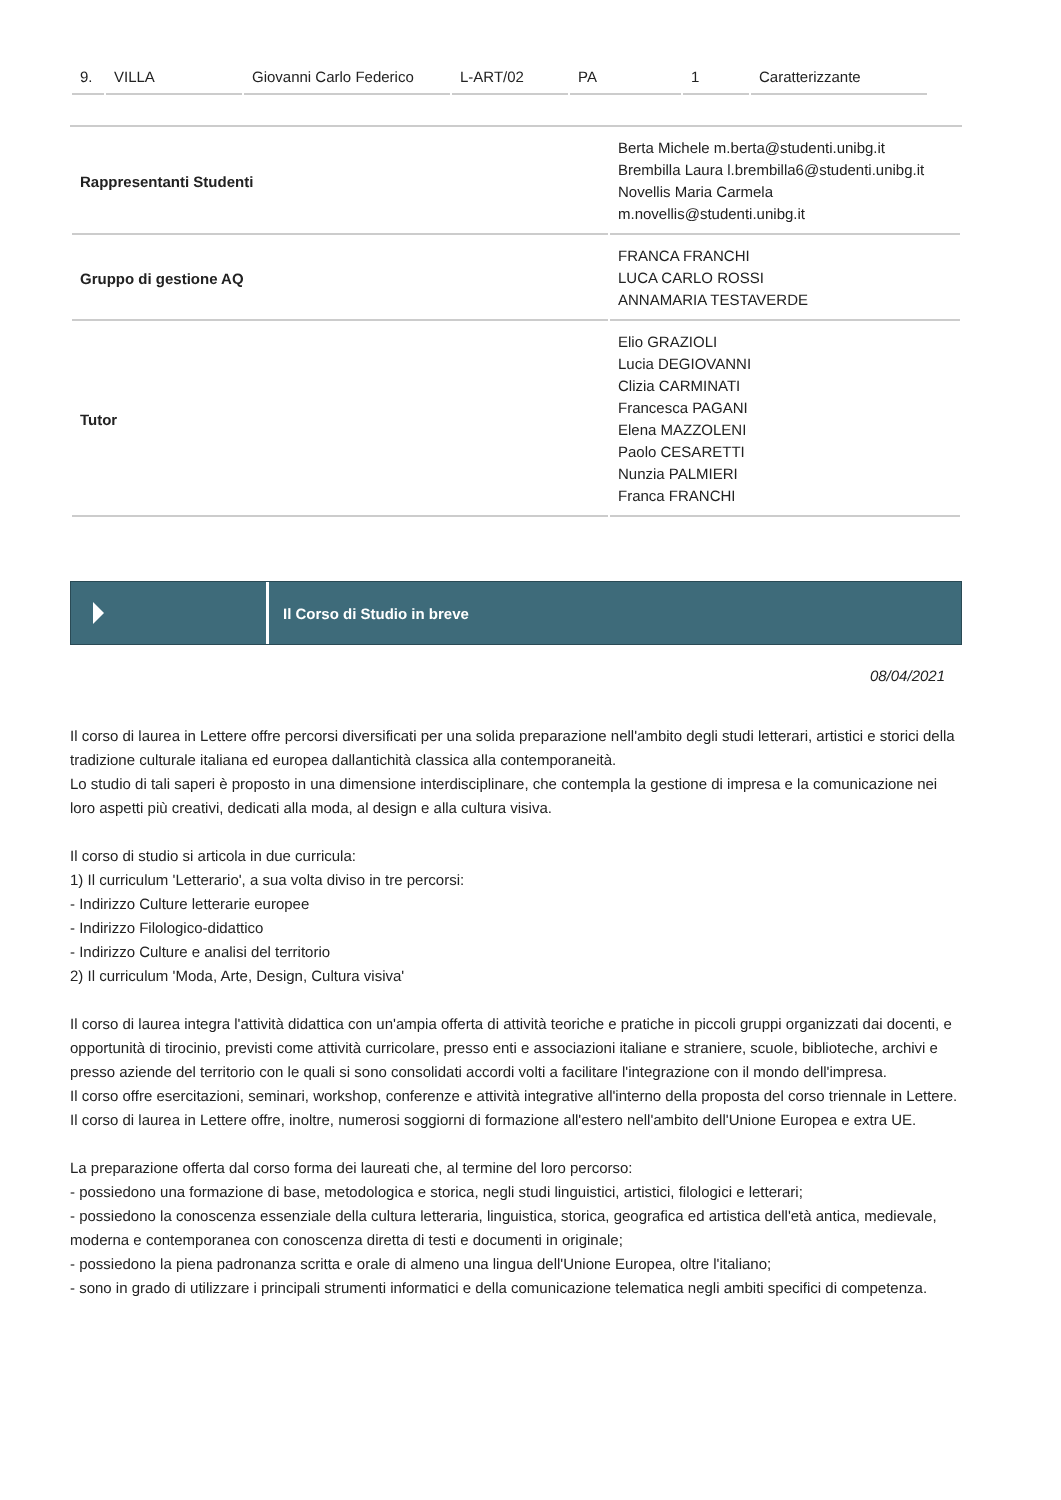| 9. | VILLA | Giovanni Carlo Federico | L-ART/02 | PA | 1 | Caratterizzante |
| Rappresentanti Studenti | Berta Michele m.berta@studenti.unibg.it Brembilla Laura l.brembilla6@studenti.unibg.it Novellis Maria Carmela m.novellis@studenti.unibg.it |
| Gruppo di gestione AQ | FRANCA FRANCHI LUCA CARLO ROSSI ANNAMARIA TESTAVERDE |
| Tutor | Elio GRAZIOLI Lucia DEGIOVANNI Clizia CARMINATI Francesca PAGANI Elena MAZZOLENI Paolo CESARETTI Nunzia PALMIERI Franca FRANCHI |
Il Corso di Studio in breve
08/04/2021
Il corso di laurea in Lettere offre percorsi diversificati per una solida preparazione nell'ambito degli studi letterari, artistici e storici della tradizione culturale italiana ed europea dallantichità classica alla contemporaneità.
Lo studio di tali saperi è proposto in una dimensione interdisciplinare, che contempla la gestione di impresa e la comunicazione nei loro aspetti più creativi, dedicati alla moda, al design e alla cultura visiva.
Il corso di studio si articola in due curricula:
1) Il curriculum 'Letterario', a sua volta diviso in tre percorsi:
- Indirizzo Culture letterarie europee
- Indirizzo Filologico-didattico
- Indirizzo Culture e analisi del territorio
2) Il curriculum 'Moda, Arte, Design, Cultura visiva'
Il corso di laurea integra l'attività didattica con un'ampia offerta di attività teoriche e pratiche in piccoli gruppi organizzati dai docenti, e opportunità di tirocinio, previsti come attività curricolare, presso enti e associazioni italiane e straniere, scuole, biblioteche, archivi e presso aziende del territorio con le quali si sono consolidati accordi volti a facilitare l'integrazione con il mondo dell'impresa.
Il corso offre esercitazioni, seminari, workshop, conferenze e attività integrative all'interno della proposta del corso triennale in Lettere.
Il corso di laurea in Lettere offre, inoltre, numerosi soggiorni di formazione all'estero nell'ambito dell'Unione Europea e extra UE.
La preparazione offerta dal corso forma dei laureati che, al termine del loro percorso:
- possiedono una formazione di base, metodologica e storica, negli studi linguistici, artistici, filologici e letterari;
- possiedono la conoscenza essenziale della cultura letteraria, linguistica, storica, geografica ed artistica dell'età antica, medievale, moderna e contemporanea con conoscenza diretta di testi e documenti in originale;
- possiedono la piena padronanza scritta e orale di almeno una lingua dell'Unione Europea, oltre l'italiano;
- sono in grado di utilizzare i principali strumenti informatici e della comunicazione telematica negli ambiti specifici di competenza.